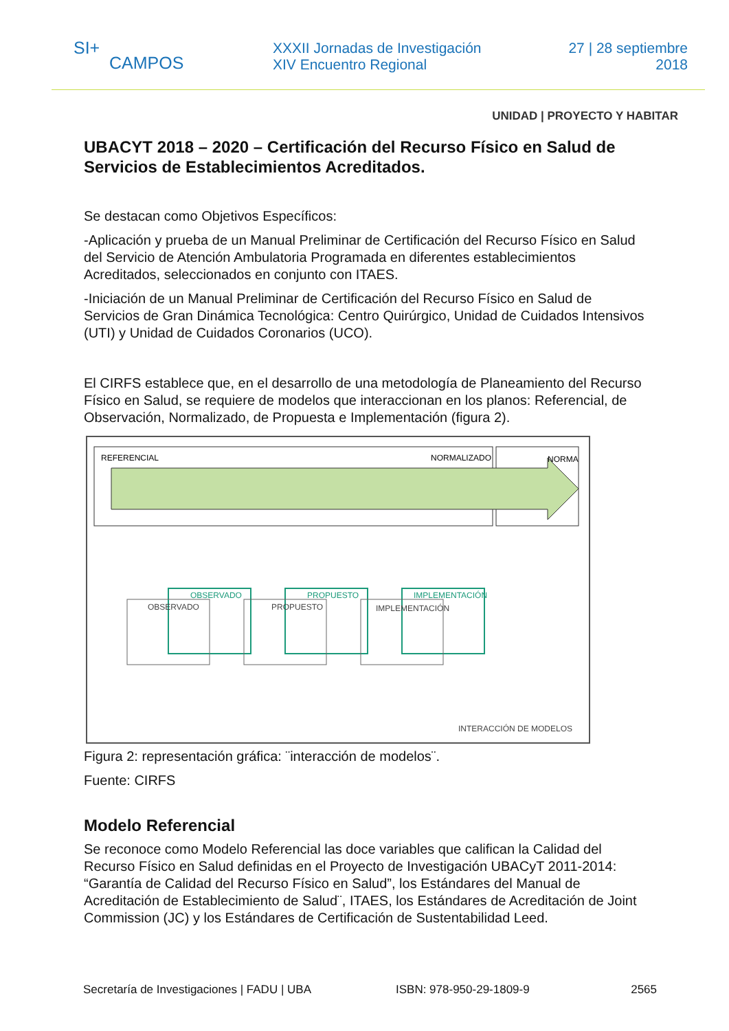SI+
CAMPOS
XXXII Jornadas de Investigación
XIV Encuentro Regional
27 | 28 septiembre
2018
UNIDAD | PROYECTO Y HABITAR
UBACYT 2018 – 2020 – Certificación del Recurso Físico en Salud de Servicios de Establecimientos Acreditados.
Se destacan como Objetivos Específicos:
-Aplicación y prueba de un Manual Preliminar de Certificación del Recurso Físico en Salud del Servicio de Atención Ambulatoria Programada en diferentes establecimientos Acreditados, seleccionados en conjunto con ITAES.
-Iniciación de un Manual Preliminar de Certificación del Recurso Físico en Salud de Servicios de Gran Dinámica Tecnológica: Centro Quirúrgico, Unidad de Cuidados Intensivos (UTI) y Unidad de Cuidados Coronarios (UCO).
El CIRFS establece que, en el desarrollo de una metodología de Planeamiento del Recurso Físico en Salud, se requiere de modelos que interaccionan en los planos: Referencial, de Observación, Normalizado, de Propuesta e Implementación (figura 2).
REFERENCIAL
NORMALIZADO
NORMA
OBSERVADO
PROPUESTO
IMPLEMENTACIÓN
OBSERVADO
PROPUESTO
IMPLEMENTACIÓN
INTERACCIÓN DE MODELOS
Figura 2: representación gráfica: ¨interacción de modelos¨.
Fuente: CIRFS
Modelo Referencial
Se reconoce como Modelo Referencial las doce variables que califican la Calidad del Recurso Físico en Salud definidas en el Proyecto de Investigación UBACyT 2011-2014: “Garantía de Calidad del Recurso Físico en Salud”, los Estándares del Manual de Acreditación de Establecimiento de Salud¨, ITAES, los Estándares de Acreditación de Joint Commission (JC) y los Estándares de Certificación de Sustentabilidad Leed.
Secretaría de Investigaciones | FADU | UBA ISBN: 978-950-29-1809-9 2565